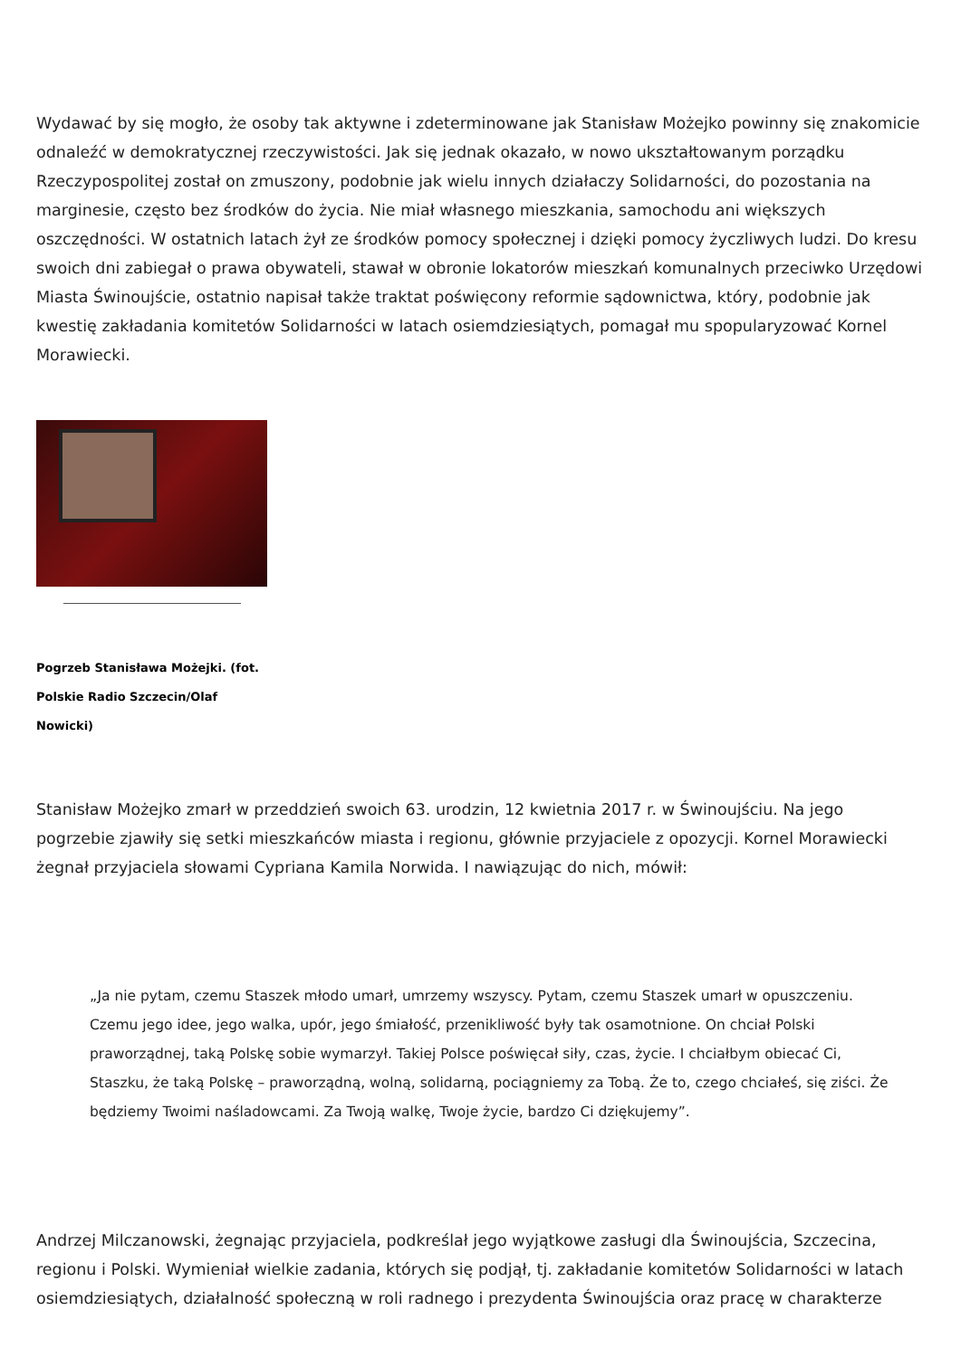Wydawać by się mogło, że osoby tak aktywne i zdeterminowane jak Stanisław Możejko powinny się znakomicie odnaleźć w demokratycznej rzeczywistości. Jak się jednak okazało, w nowo ukształtowanym porządku Rzeczypospolitej został on zmuszony, podobnie jak wielu innych działaczy Solidarności, do pozostania na marginesie, często bez środków do życia. Nie miał własnego mieszkania, samochodu ani większych oszczędności. W ostatnich latach żył ze środków pomocy społecznej i dzięki pomocy życzliwych ludzi. Do kresu swoich dni zabiegał o prawa obywateli, stawał w obronie lokatorów mieszkań komunalnych przeciwko Urzędowi Miasta Świnoujście, ostatnio napisał także traktat poświęcony reformie sądownictwa, który, podobnie jak kwestię zakładania komitetów Solidarności w latach osiemdziesiątych, pomagał mu spopularyzować Kornel Morawiecki.
Pogrzeb Stanisława Możejki. (fot. Polskie Radio Szczecin/Olaf Nowicki)
Stanisław Możejko zmarł w przeddzień swoich 63. urodzin, 12 kwietnia 2017 r. w Świnoujściu. Na jego pogrzebie zjawiły się setki mieszkańców miasta i regionu, głównie przyjaciele z opozycji. Kornel Morawiecki żegnał przyjaciela słowami Cypriana Kamila Norwida. I nawiązując do nich, mówił:
„Ja nie pytam, czemu Staszek młodo umarł, umrzemy wszyscy. Pytam, czemu Staszek umarł w opuszczeniu. Czemu jego idee, jego walka, upór, jego śmiałość, przenikliwość były tak osamotnione. On chciał Polski praworządnej, taką Polskę sobie wymarzył. Takiej Polsce poświęcał siły, czas, życie. I chciałbym obiecać Ci, Staszku, że taką Polskę – praworządną, wolną, solidarną, pociągniemy za Tobą. Że to, czego chciałeś, się ziści. Że będziemy Twoimi naśladowcami. Za Twoją walkę, Twoje życie, bardzo Ci dziękujemy”.
Andrzej Milczanowski, żegnając przyjaciela, podkreślał jego wyjątkowe zasługi dla Świnoujścia, Szczecina, regionu i Polski. Wymieniał wielkie zadania, których się podjął, tj. zakładanie komitetów Solidarności w latach osiemdziesiątych, działalność społeczną w roli radnego i prezydenta Świnoujścia oraz pracę w charakterze